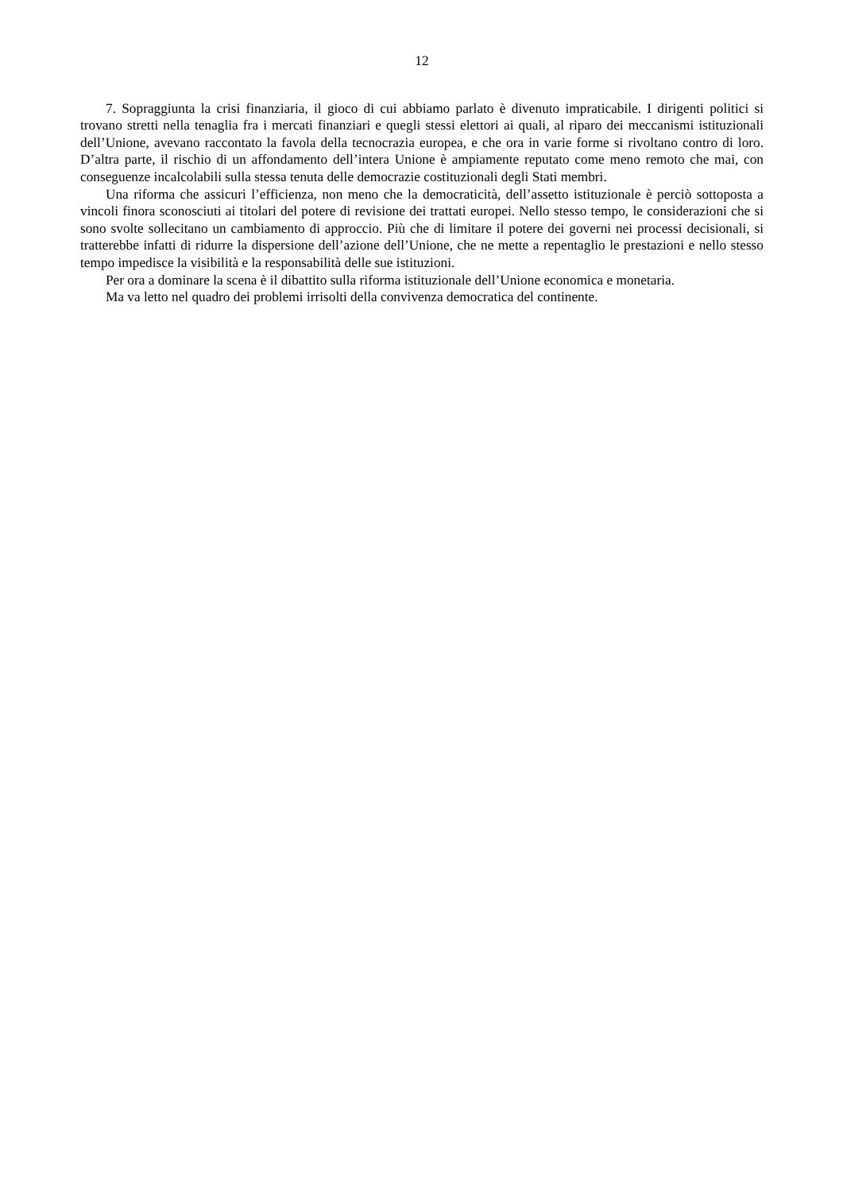12
7. Sopraggiunta la crisi finanziaria, il gioco di cui abbiamo parlato è divenuto impraticabile. I dirigenti politici si trovano stretti nella tenaglia fra i mercati finanziari e quegli stessi elettori ai quali, al riparo dei meccanismi istituzionali dell’Unione, avevano raccontato la favola della tecnocrazia europea, e che ora in varie forme si rivoltano contro di loro. D’altra parte, il rischio di un affondamento dell’intera Unione è ampiamente reputato come meno remoto che mai, con conseguenze incalcolabili sulla stessa tenuta delle democrazie costituzionali degli Stati membri.
Una riforma che assicuri l’efficienza, non meno che la democraticità, dell’assetto istituzionale è perciò sottoposta a vincoli finora sconosciuti ai titolari del potere di revisione dei trattati europei. Nello stesso tempo, le considerazioni che si sono svolte sollecitano un cambiamento di approccio. Più che di limitare il potere dei governi nei processi decisionali, si tratterebbe infatti di ridurre la dispersione dell’azione dell’Unione, che ne mette a repentaglio le prestazioni e nello stesso tempo impedisce la visibilità e la responsabilità delle sue istituzioni.
Per ora a dominare la scena è il dibattito sulla riforma istituzionale dell’Unione economica e monetaria.
Ma va letto nel quadro dei problemi irrisolti della convivenza democratica del continente.